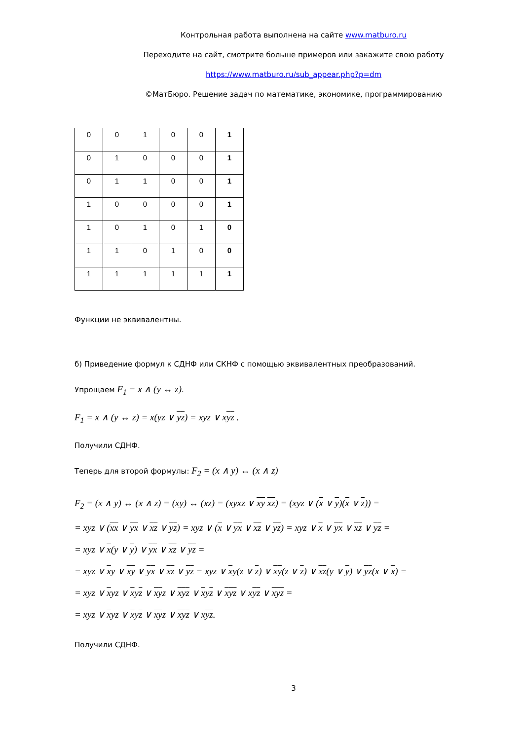Контрольная работа выполнена на сайте www.matburo.ru
Переходите на сайт, смотрите больше примеров или закажите свою работу
https://www.matburo.ru/sub_appear.php?p=dm
©МатБюро. Решение задач по математике, экономике, программированию
| 0 | 0 | 1 | 0 | 0 | 1 |
| 0 | 1 | 0 | 0 | 0 | 1 |
| 0 | 1 | 1 | 0 | 0 | 1 |
| 1 | 0 | 0 | 0 | 0 | 1 |
| 1 | 0 | 1 | 0 | 1 | 0 |
| 1 | 1 | 0 | 1 | 0 | 0 |
| 1 | 1 | 1 | 1 | 1 | 1 |
Функции не эквивалентны.
б) Приведение формул к СДНФ или СКНФ с помощью эквивалентных преобразований.
Упрощаем F<sub>1</sub> = x ∧ (y ↔ z).
F<sub>1</sub> = x ∧ (y ↔ z) = x(yz ∨ yz) = xyz ∨ xyz .
Получили СДНФ.
Теперь для второй формулы: F<sub>2</sub> = (x ∧ y) ↔ (x ∧ z)
F<sub>2</sub> = (x ∧ y) ↔ (x ∧ z) = (xy) ↔ (xz) = (xyxz ∨ xy xz) = (xyz ∨ (x ∨ y)(x ∨ z)) =
= xyz ∨ (xx ∨ yx ∨ xz ∨ yz) = xyz ∨ (x ∨ yx ∨ xz ∨ yz) = xyz ∨ x ∨ yx ∨ xz ∨ yz =
= xyz ∨ x(y ∨ y) ∨ yx ∨ xz ∨ yz =
= xyz ∨ xy ∨ xy ∨ yx ∨ xz ∨ yz = xyz ∨ xy(z ∨ z) ∨ xy(z ∨ z) ∨ xz(y ∨ y) ∨ yz(x ∨ x) =
= xyz ∨ xyz ∨ xyz ∨ xyz ∨ xyz ∨ xyz ∨ xyz ∨ xyz ∨ xyz =
= xyz ∨ xyz ∨ xyz ∨ xyz ∨ xyz ∨ xyz.
Получили СДНФ.
3